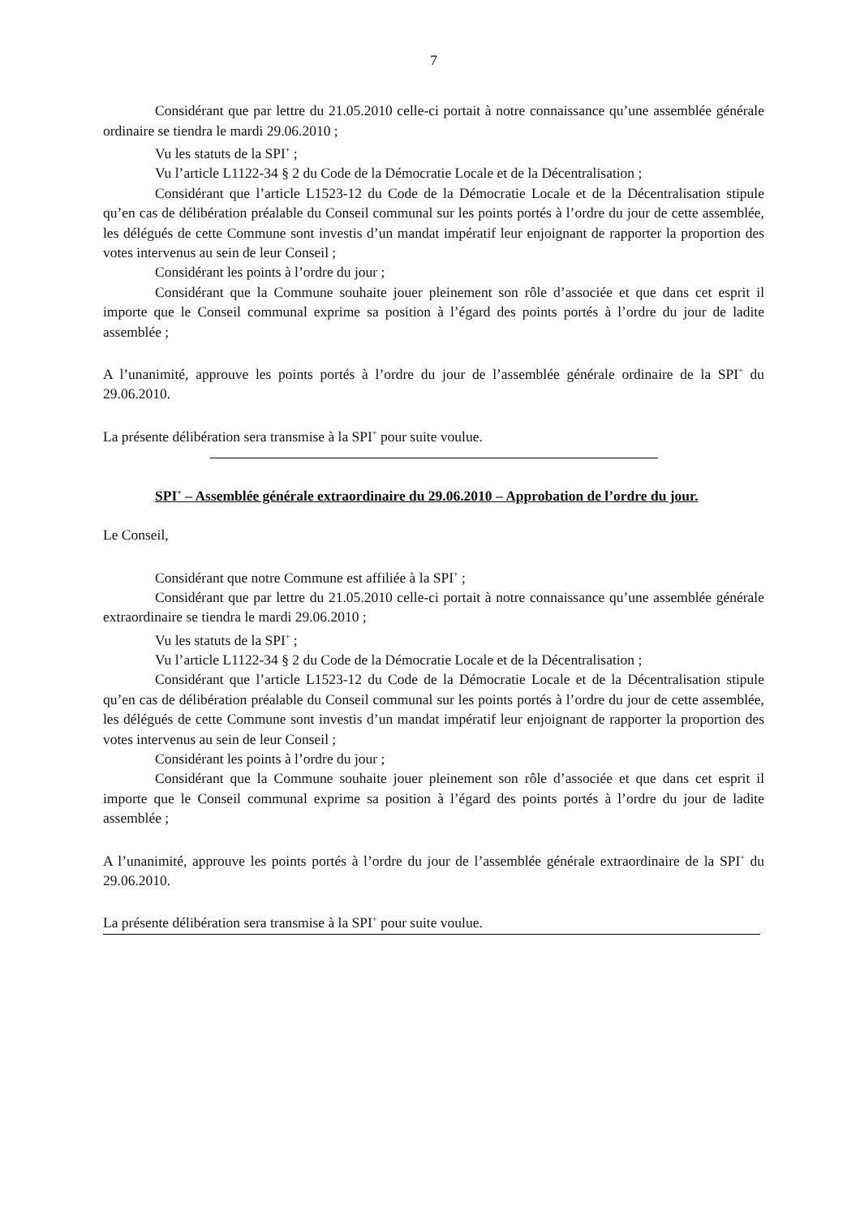7
Considérant que par lettre du 21.05.2010 celle-ci portait à notre connaissance qu’une assemblée générale ordinaire se tiendra le mardi 29.06.2010 ;
Vu les statuts de la SPI<sup>+</sup> ;
Vu l’article L1122-34 § 2 du Code de la Démocratie Locale et de la Décentralisation ;
Considérant que l’article L1523-12 du Code de la Démocratie Locale et de la Décentralisation stipule qu’en cas de délibération préalable du Conseil communal sur les points portés à l’ordre du jour de cette assemblée, les délégués de cette Commune sont investis d’un mandat impératif leur enjoignant de rapporter la proportion des votes intervenus au sein de leur Conseil ;
Considérant les points à l’ordre du jour ;
Considérant que la Commune souhaite jouer pleinement son rôle d’associée et que dans cet esprit il importe que le Conseil communal exprime sa position à l’égard des points portés à l’ordre du jour de ladite assemblée ;
A l’unanimité, approuve les points portés à l’ordre du jour de l’assemblée générale ordinaire de la SPI<sup>+</sup> du 29.06.2010.
La présente délibération sera transmise à la SPI<sup>+</sup> pour suite voulue.
SPI<sup>+</sup> – Assemblée générale extraordinaire du 29.06.2010 – Approbation de l’ordre du jour.
Le Conseil,
Considérant que notre Commune est affiliée à la SPI<sup>+</sup> ;
Considérant que par lettre du 21.05.2010 celle-ci portait à notre connaissance qu’une assemblée générale extraordinaire se tiendra le mardi 29.06.2010 ;
Vu les statuts de la SPI<sup>+</sup> ;
Vu l’article L1122-34 § 2 du Code de la Démocratie Locale et de la Décentralisation ;
Considérant que l’article L1523-12 du Code de la Démocratie Locale et de la Décentralisation stipule qu’en cas de délibération préalable du Conseil communal sur les points portés à l’ordre du jour de cette assemblée, les délégués de cette Commune sont investis d’un mandat impératif leur enjoignant de rapporter la proportion des votes intervenus au sein de leur Conseil ;
Considérant les points à l’ordre du jour ;
Considérant que la Commune souhaite jouer pleinement son rôle d’associée et que dans cet esprit il importe que le Conseil communal exprime sa position à l’égard des points portés à l’ordre du jour de ladite assemblée ;
A l’unanimité, approuve les points portés à l’ordre du jour de l’assemblée générale extraordinaire de la SPI<sup>+</sup> du 29.06.2010.
La présente délibération sera transmise à la SPI<sup>+</sup> pour suite voulue.